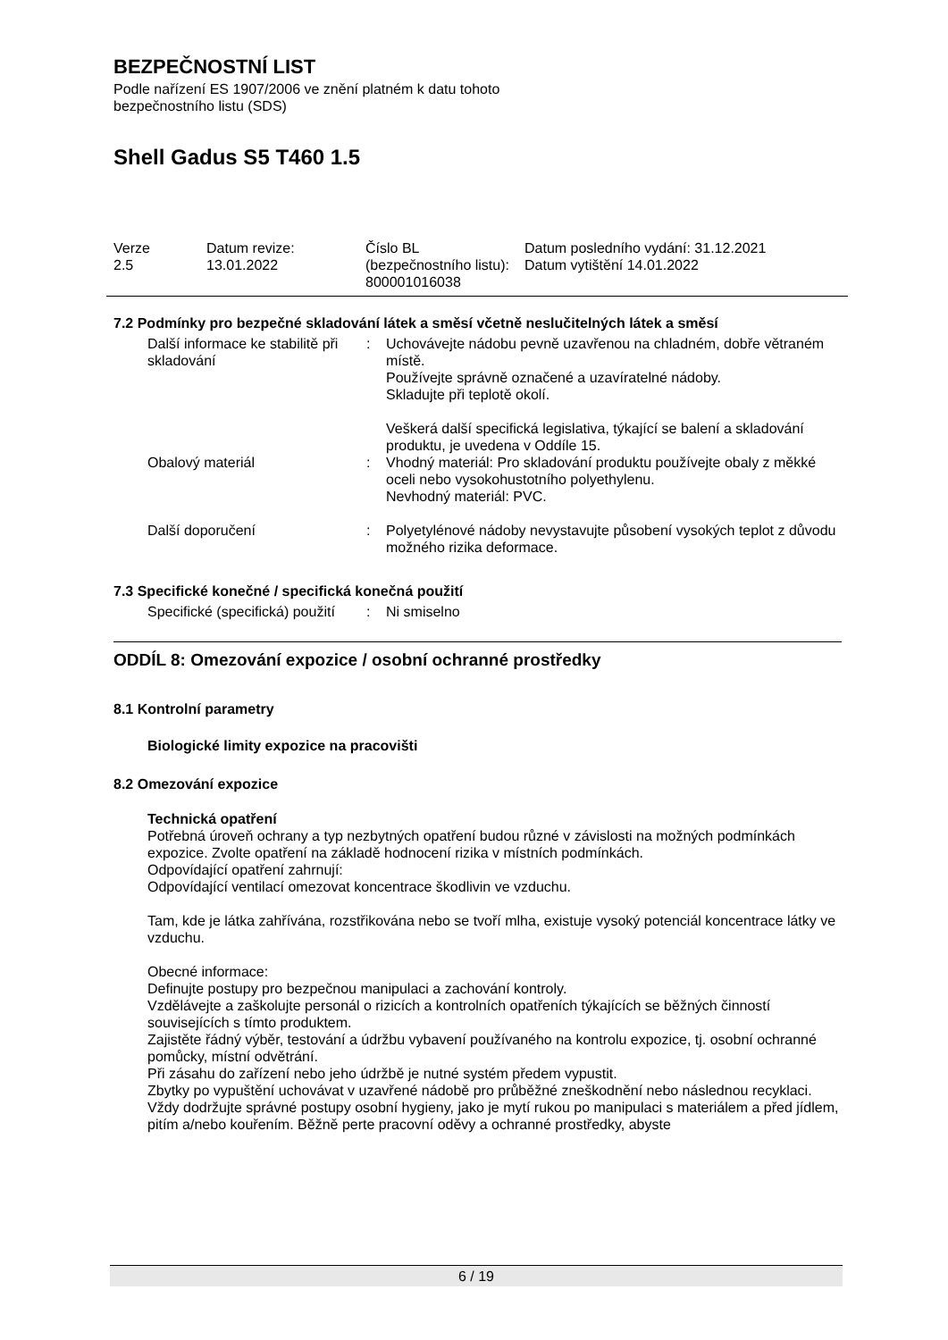BEZPEČNOSTNÍ LIST
Podle nařízení ES 1907/2006 ve znění platném k datu tohoto
bezpečnostního listu (SDS)
Shell Gadus S5 T460 1.5
| Verze 2.5 | Datum revize: 13.01.2022 | Číslo BL (bezpečnostního listu): 800001016038 | Datum posledního vydání: 31.12.2021 Datum vytištění 14.01.2022 |
7.2 Podmínky pro bezpečné skladování látek a směsí včetně neslučitelných látek a směsí
| Další informace ke stabilitě při skladování | : | Uchovávejte nádobu pevně uzavřenou na chladném, dobře větraném místě. Používejte správně označené a uzavíratelné nádoby. Skladujte při teplotě okolí. Veškerá další specifická legislativa, týkající se balení a skladování produktu, je uvedena v Oddíle 15. |
| Obalový materiál | : | Vhodný materiál: Pro skladování produktu používejte obaly z měkké oceli nebo vysokohustotního polyethylenu. Nevhodný materiál: PVC. |
| Další doporučení | : | Polyetylénové nádoby nevystavujte působení vysokých teplot z důvodu možného rizika deformace. |
7.3 Specifické konečné / specifická konečná použití
| Specifické (specifická) použití | : | Ni smiselno |
ODDÍL 8: Omezování expozice / osobní ochranné prostředky
8.1 Kontrolní parametry
Biologické limity expozice na pracovišti
8.2 Omezování expozice
Technická opatření
Potřebná úroveň ochrany a typ nezbytných opatření budou různé v závislosti na možných podmínkách expozice. Zvolte opatření na základě hodnocení rizika v místních podmínkách.
Odpovídající opatření zahrnují:
Odpovídající ventilací omezovat koncentrace škodlivin ve vzduchu.
Tam, kde je látka zahřívána, rozstřikována nebo se tvoří mlha, existuje vysoký potenciál koncentrace látky ve vzduchu.
Obecné informace:
Definujte postupy pro bezpečnou manipulaci a zachování kontroly.
Vzdělávejte a zaškolujte personál o rizicích a kontrolních opatřeních týkajících se běžných činností souvisejících s tímto produktem.
Zajistěte řádný výběr, testování a údržbu vybavení používaného na kontrolu expozice, tj. osobní ochranné pomůcky, místní odvětrání.
Při zásahu do zařízení nebo jeho údržbě je nutné systém předem vypustit.
Zbytky po vypuštění uchovávat v uzavřené nádobě pro průběžné zneškodnění nebo následnou recyklaci.
Vždy dodržujte správné postupy osobní hygieny, jako je mytí rukou po manipulaci s materiálem a před jídlem, pitím a/nebo kouřením. Běžně perte pracovní oděvy a ochranné prostředky, abyste
6 / 19